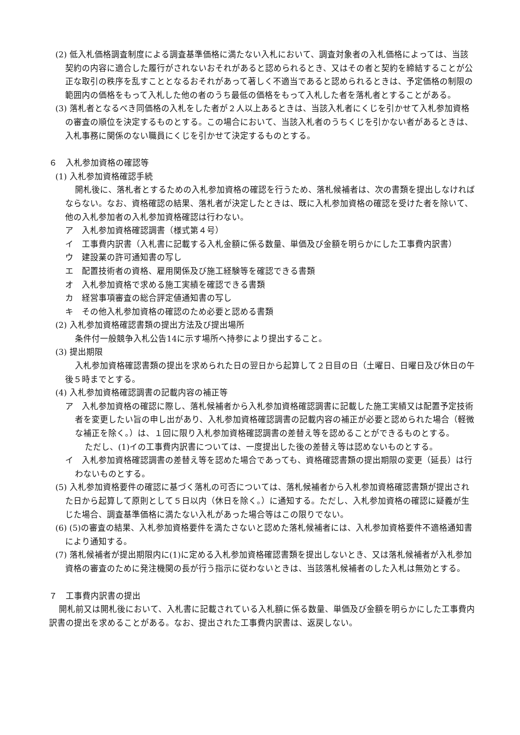(2) 低入札価格調査制度による調査基準価格に満たない入札において、調査対象者の入札価格によっては、当該契約の内容に適合した履行がされないおそれがあると認められるとき、又はその者と契約を締結することが公正な取引の秩序を乱すこととなるおそれがあって著しく不適当であると認められるときは、予定価格の制限の範囲内の価格をもって入札した他の者のうち最低の価格をもって入札した者を落札者とすることがある。
(3) 落札者となるべき同価格の入札をした者が２人以上あるときは、当該入札者にくじを引かせて入札参加資格の審査の順位を決定するものとする。この場合において、当該入札者のうちくじを引かない者があるときは、入札事務に関係のない職員にくじを引かせて決定するものとする。
６　入札参加資格の確認等
(1) 入札参加資格確認手続
開札後に、落札者とするための入札参加資格の確認を行うため、落札候補者は、次の書類を提出しなければならない。なお、資格確認の結果、落札者が決定したときは、既に入札参加資格の確認を受けた者を除いて、他の入札参加者の入札参加資格確認は行わない。
ア　入札参加資格確認調書（様式第４号）
イ　工事費内訳書（入札書に記載する入札金額に係る数量、単価及び金額を明らかにした工事費内訳書）
ウ　建設業の許可通知書の写し
エ　配置技術者の資格、雇用関係及び施工経験等を確認できる書類
オ　入札参加資格で求める施工実績を確認できる書類
カ　経営事項審査の総合評定値通知書の写し
キ　その他入札参加資格の確認のため必要と認める書類
(2) 入札参加資格確認書類の提出方法及び提出場所
条件付一般競争入札公告14に示す場所へ持参により提出すること。
(3) 提出期限
入札参加資格確認書類の提出を求められた日の翌日から起算して２日目の日（土曜日、日曜日及び休日の午後５時までとする。
(4) 入札参加資格確認調書の記載内容の補正等
ア　入札参加資格の確認に際し、落札候補者から入札参加資格確認調書に記載した施工実績又は配置予定技術者を変更したい旨の申し出があり、入札参加資格確認調書の記載内容の補正が必要と認められた場合（軽微な補正を除く。）は、１回に限り入札参加資格確認調書の差替え等を認めることができるものとする。
ただし、(1)イの工事費内訳書については、一度提出した後の差替え等は認めないものとする。
イ　入札参加資格確認調書の差替え等を認めた場合であっても、資格確認書類の提出期限の変更（延長）は行わないものとする。
(5) 入札参加資格要件の確認に基づく落札の可否については、落札候補者から入札参加資格確認書類が提出された日から起算して原則として５日以内（休日を除く。）に通知する。ただし、入札参加資格の確認に疑義が生じた場合、調査基準価格に満たない入札があった場合等はこの限りでない。
(6) (5)の審査の結果、入札参加資格要件を満たさないと認めた落札候補者には、入札参加資格要件不適格通知書により通知する。
(7) 落札候補者が提出期限内に(1)に定める入札参加資格確認書類を提出しないとき、又は落札候補者が入札参加資格の審査のために発注機関の長が行う指示に従わないときは、当該落札候補者のした入札は無効とする。
７　工事費内訳書の提出
開札前又は開札後において、入札書に記載されている入札額に係る数量、単価及び金額を明らかにした工事費内訳書の提出を求めることがある。なお、提出された工事費内訳書は、返戻しない。